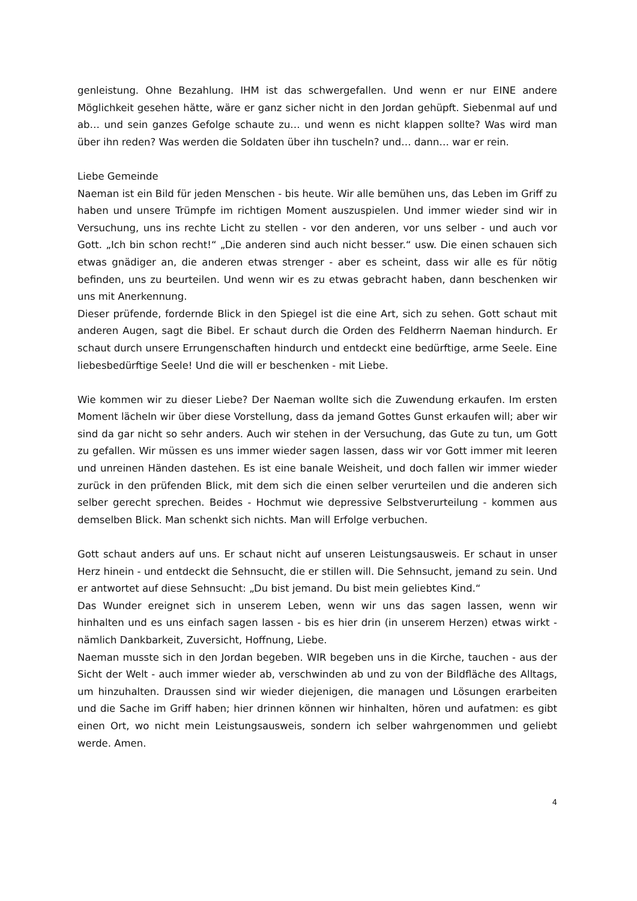genleistung. Ohne Bezahlung. IHM ist das schwergefallen. Und wenn er nur EINE andere Möglichkeit gesehen hätte, wäre er ganz sicher nicht in den Jordan gehüpft. Siebenmal auf und ab… und sein ganzes Gefolge schaute zu… und wenn es nicht klappen sollte? Was wird man über ihn reden? Was werden die Soldaten über ihn tuscheln? und… dann… war er rein.
Liebe Gemeinde
Naeman ist ein Bild für jeden Menschen - bis heute. Wir alle bemühen uns, das Leben im Griff zu haben und unsere Trümpfe im richtigen Moment auszuspielen. Und immer wieder sind wir in Versuchung, uns ins rechte Licht zu stellen - vor den anderen, vor uns selber - und auch vor Gott. „Ich bin schon recht!“ „Die anderen sind auch nicht besser.“ usw. Die einen schauen sich etwas gnädiger an, die anderen etwas strenger - aber es scheint, dass wir alle es für nötig befinden, uns zu beurteilen. Und wenn wir es zu etwas gebracht haben, dann beschenken wir uns mit Anerkennung.
Dieser prüfende, fordernde Blick in den Spiegel ist die eine Art, sich zu sehen. Gott schaut mit anderen Augen, sagt die Bibel. Er schaut durch die Orden des Feldherrn Naeman hindurch. Er schaut durch unsere Errungenschaften hindurch und entdeckt eine bedürftige, arme Seele. Eine liebesbedürftige Seele! Und die will er beschenken - mit Liebe.
Wie kommen wir zu dieser Liebe? Der Naeman wollte sich die Zuwendung erkaufen. Im ersten Moment lächeln wir über diese Vorstellung, dass da jemand Gottes Gunst erkaufen will; aber wir sind da gar nicht so sehr anders. Auch wir stehen in der Versuchung, das Gute zu tun, um Gott zu gefallen. Wir müssen es uns immer wieder sagen lassen, dass wir vor Gott immer mit leeren und unreinen Händen dastehen. Es ist eine banale Weisheit, und doch fallen wir immer wieder zurück in den prüfenden Blick, mit dem sich die einen selber verurteilen und die anderen sich selber gerecht sprechen. Beides - Hochmut wie depressive Selbstverurteilung - kommen aus demselben Blick. Man schenkt sich nichts. Man will Erfolge verbuchen.
Gott schaut anders auf uns. Er schaut nicht auf unseren Leistungsausweis. Er schaut in unser Herz hinein - und entdeckt die Sehnsucht, die er stillen will. Die Sehnsucht, jemand zu sein. Und er antwortet auf diese Sehnsucht: „Du bist jemand. Du bist mein geliebtes Kind.“
Das Wunder ereignet sich in unserem Leben, wenn wir uns das sagen lassen, wenn wir hinhalten und es uns einfach sagen lassen - bis es hier drin (in unserem Herzen) etwas wirkt - nämlich Dankbarkeit, Zuversicht, Hoffnung, Liebe.
Naeman musste sich in den Jordan begeben. WIR begeben uns in die Kirche, tauchen - aus der Sicht der Welt - auch immer wieder ab, verschwinden ab und zu von der Bildfläche des Alltags, um hinzuhalten. Draussen sind wir wieder diejenigen, die managen und Lösungen erarbeiten und die Sache im Griff haben; hier drinnen können wir hinhalten, hören und aufatmen: es gibt einen Ort, wo nicht mein Leistungsausweis, sondern ich selber wahrgenommen und geliebt werde. Amen.
4